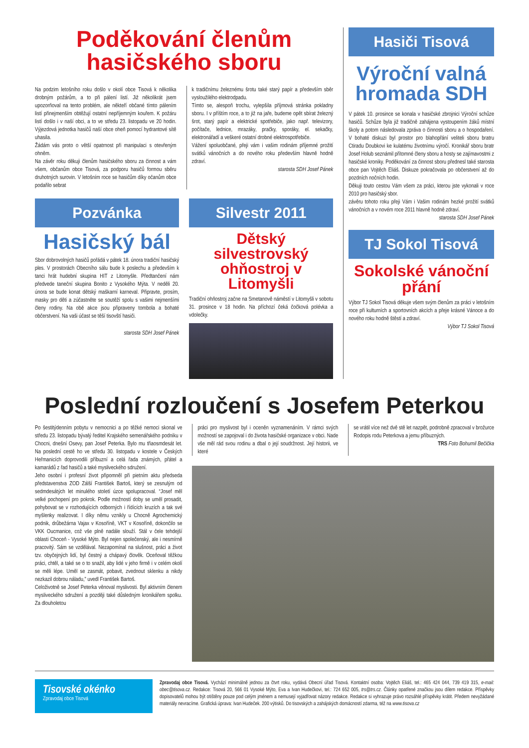Poděkování členům
hasičského sboru
Na podzim letošního roku došlo v okolí obce Tisová k několika drobným požárům, a to při pálení listí. Již několikrát jsem upozorňoval na tento problém, ale někteří občané tímto pálením listí přinejmenším obtěžují ostatní nepříjemným kouřem. K požáru listí došlo i v naší obci, a to ve středu 23. listopadu ve 20 hodin. Výjezdová jednotka hasičů naší obce oheň pomocí hydrantové sítě uhasila.
Žádám vás proto o větší opatrnost při manipulaci s otevřeným ohněm.
Na závěr roku děkuji členům hasičského sboru za činnost a vám všem, občanům obce Tisová, za podporu hasičů formou sběru druhotných surovin. V letošním roce se hasičům díky očanům obce podařilo sebrat
k tradičnímu železnému šrotu také starý papír a především sběr vysloužilého elektrodpadu.
Tímto se, alespoň trochu, vylepšila příjmová stránka pokladny sboru. I v příštím roce, a to již na jaře, budeme opět sbírat železný šrot, starý papír a elektrické spotřebiče, jako např. televizory, počítače, lednice, mrazáky, pračky, sporáky, el. sekačky, elektronářadí a veškeré ostatní drobné elektrospotřebiče.
Vážení spoluobčané, přeji vám i vašim rodinám příjemné prožití svátků vánočních a do nového roku především hlavně hodně zdraví.
starosta SDH Josef Pánek
Pozvánka
Hasičský bál
Sbor dobrovolných hasičů pořádá v pátek 18. února tradiční hasičský ples. V prostorách Obecního sálu bude k poslechu a především k tanci hrát hudební skupina HIT z Litomyšle. Předtančení nám předvede taneční skupina Bonito z Vysokého Mýta. V neděli 20. února se bude konat dětský maškarní karneval. Připravte, prosím, masky pro děti a zúčastněte se soutěží spolu s vašimi nejmenšími členy rodiny. Na obě akce jsou připraveny tombola a bohaté občerstvení. Na vaši účast se těší tisovští hasiči.
starosta SDH Josef Pánek
Silvestr 2011
Dětský silvestrovský ohňostroj v Litomyšli
Tradiční ohňostroj začne na Smetanově náměstí v Litomyšli v sobotu 31. prosince v 18 hodin. Na příchozí čeká čočková polévka a vdolečky.
Hasiči Tisová
Výroční valná hromada SDH
V pátek 10. prosince se konala v hasičské zbrojnici Výroční schůze hasičů. Schůze byla již tradičně zahájena vystoupením žáků místní školy a potom následovala zpráva o činnosti sboru a o hospodaření. V bohaté diskuzi byl prostor pro blahopřání veliteli sboru bratru Ctiradu Doubkovi ke kulatému životnímu výročí. Kronikář sboru bratr Josef Holub seznámil přítomné členy sboru a hosty se zajímavostmi z hasičské kroniky. Poděkování za činnost sboru přednesl také starosta obce pan Vojtěch Eliáš. Diskuze pokračovala po občerstvení až do pozdních nočních hodin.
Děkuji touto cestou Vám všem za práci, kterou jste vykonali v roce 2010 pro hasičský sbor.
závěru tohoto roku přeji Vám i Vašim rodinám hezké prožití svátků vánočních a v novém roce 2011 hlavně hodně zdraví.
starosta SDH Josef Pánek
TJ Sokol Tisová
Sokolské vánoční přání
Výbor TJ Sokol Tisová děkuje všem svým členům za práci v letošním roce při kulturních a sportovních akcích a přeje krásné Vánoce a do nového roku hodně štěstí a zdraví.
Výbor TJ Sokol Tisová
Poslední rozloučení s Josefem Peterkou
Po šestitýdenním pobytu v nemocnici a po těžké nemoci skonal ve středu 23. listopadu bývalý ředitel Krajského semenářského podniku v Chocni, dnešní Osevy, pan Josef Peterka. Bylo mu třiaosmdesát let. Na poslední cestě ho ve středu 30. listopadu v kostele v Českých Heřmanicích doprovodili příbuzní a celá řada známých, přátel a kamarádů z řad hasičů a také mysliveckého sdružení.
Jeho osobní i profesní život připomněl při pietním aktu předseda představenstva ZOD Zálší František Bartoš, který se zesnulým od sedmdesátých let minulého století úzce spolupracoval. “Josef měl velké pochopení pro pokrok. Podle možností doby se uměl prosadit, pohybovat se v rozhodujících odborných i řídících kruzích a tak své myšlenky realizovat. I díky němu vznikly u Chocně Agrochemický podnik, drůbežárna Vajax v Kosoříně, VKT v Kosoříně, dokončilo se VKK Oucmanice, což vše plně nadále slouží. Stál v čele tehdejší oblasti Choceň - Vysoké Mýto. Byl nejen společenský, ale i nesmírně pracovitý. Sám se vzdělával. Nezapomínal na slušnost, práci a život tzv. obyčejných lidí, byl čestný a chápavý člověk. Oceňoval těžkou práci, chtěl, a také se o to snažil, aby lidé v jeho firmě i v celém okolí se měli lépe. Uměl se zasmát, pobavit, zvednout sklenku a nikdy nezkazil dobrou náladu,” uvedl František Bartoš.
Celoživotně se Josef Peterka věnoval myslivosti. Byl aktivním členem mysliveckého sdružení a později také důsledným kronikářem spolku. Za dlouholetou
práci pro myslivost byl i oceněn vyznamenáním. V rámci svých možností se zapojoval i do života hasičské organizace v obci. Nade vše měl rád svou rodinu a dbal o její soudržnost. Její historii, ve které
se vrátil více než dvě stě let nazpět, podrobně zpracoval v brožurce Rodopis rodu Peterkova a jemu příbuzných.
TRS Foto Bohumil Bečička
Tisovské okénko
Zpravodaj obce Tisová
Zpravodaj obce Tisová. Vychází minimálně jednou za čtvrt roku, vydává Obecní úřad Tisová. Kontaktní osoba: Vojtěch Eliáš, tel.: 465 424 044, 739 419 315, e-mail: obec@tisova.cz. Redakce: Tisová 20, 566 01 Vysoké Mýto, Eva a Ivan Hudečkovi, tel.: 724 652 005, trs@trs.cz. Články opatřené značkou jsou dílem redakce. Příspěvky dopisovatelů mohou být otištěny pouze pod celým jménem a nemusejí vyjadřovat názory redakce. Redakce si vyhrazuje právo rozsáhlé příspěvky krátit. Předem nevyžádané materiály nevracíme. Grafická úprava: Ivan Hudeček. 200 výtisků. Do tisovských a zahájských domácností zdarma, též na www.tisova.cz